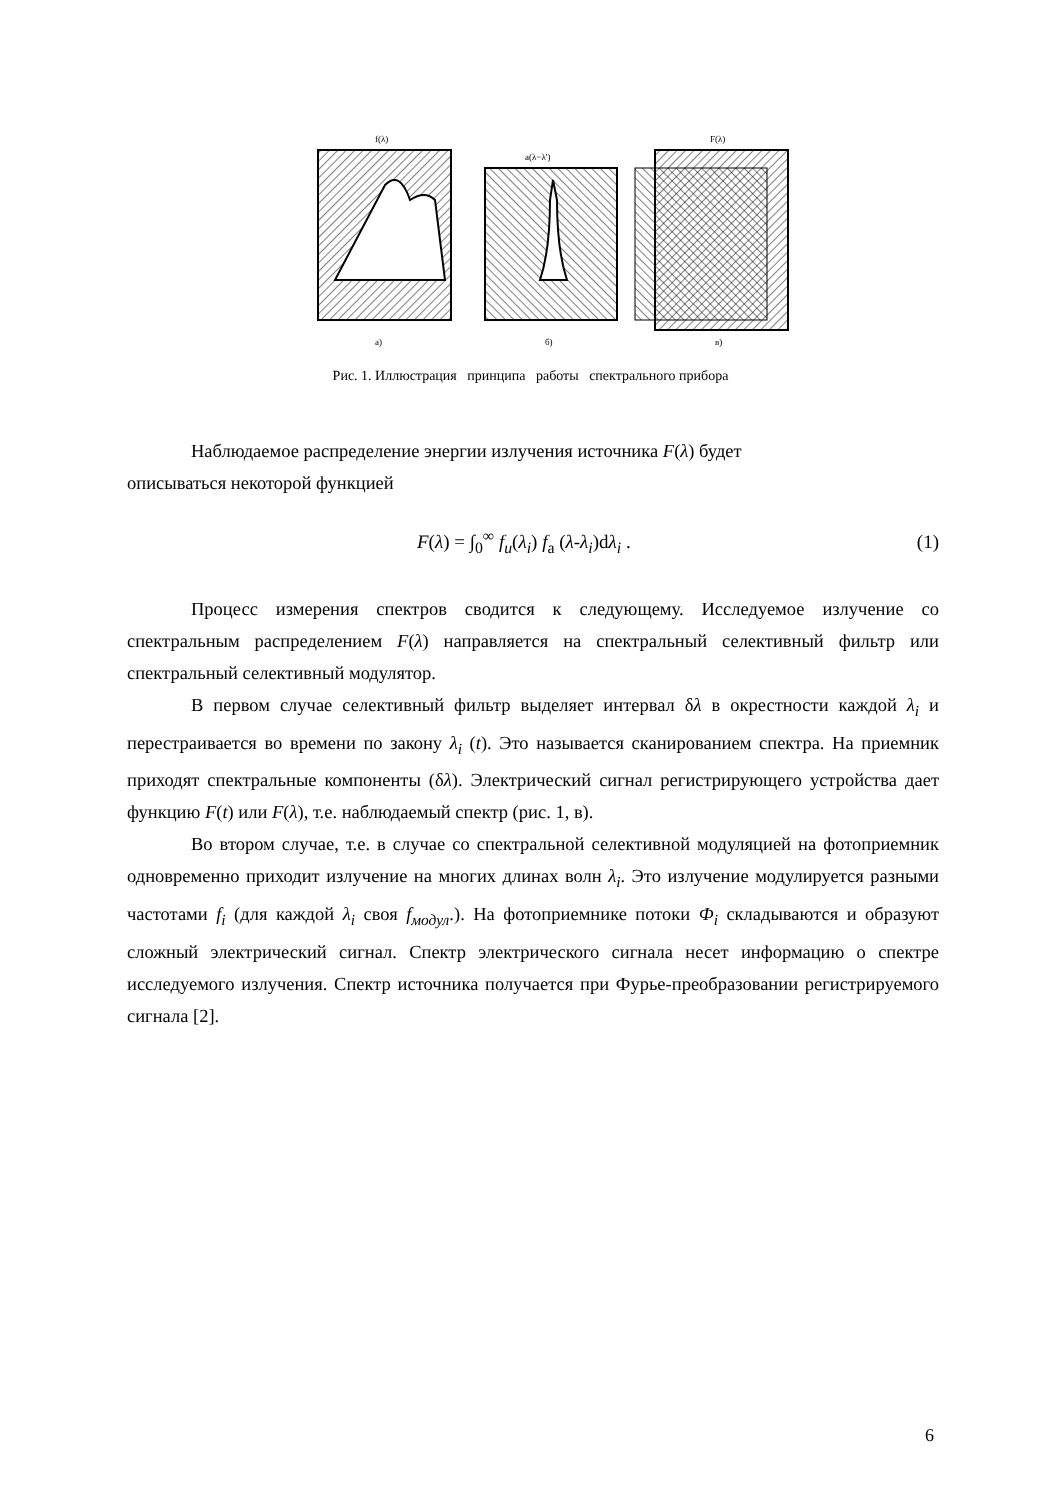f(λ)
а)
а(λ−λ')
б)
F(λ)
в)
Рис. 1. Иллюстрация принципа работы спектрального прибора
Наблюдаемое распределение энергии излучения источника F(λ) будет
описываться некоторой функцией
F(λ) = ∫<sub>0</sub><sup>∞</sup> f<sub>u</sub>(λ<sub>i</sub>) f<sub>a</sub> (λ-λ<sub>i</sub>)dλ<sub>i</sub> . (1)
Процесс измерения спектров сводится к следующему. Исследуемое излучение со спектральным распределением F(λ) направляется на спектральный селективный фильтр или спектральный селективный модулятор.
В первом случае селективный фильтр выделяет интервал δλ в окрестности каждой λ<sub>i</sub> и перестраивается во времени по закону λ<sub>i</sub> (t). Это называется сканированием спектра. На приемник приходят спектральные компоненты (δλ). Электрический сигнал регистрирующего устройства дает функцию F(t) или F(λ), т.е. наблюдаемый спектр (рис. 1, в).
Во втором случае, т.е. в случае со спектральной селективной модуляцией на фотоприемник одновременно приходит излучение на многих длинах волн λ<sub>i</sub>. Это излучение модулируется разными частотами f<sub>i</sub> (для каждой λ<sub>i</sub> своя f<sub>модул</sub>.). На фотоприемнике потоки Ф<sub>i</sub> складываются и образуют сложный электрический сигнал. Спектр электрического сигнала несет информацию о спектре исследуемого излучения. Спектр источника получается при Фурье-преобразовании регистрируемого сигнала [2].
6